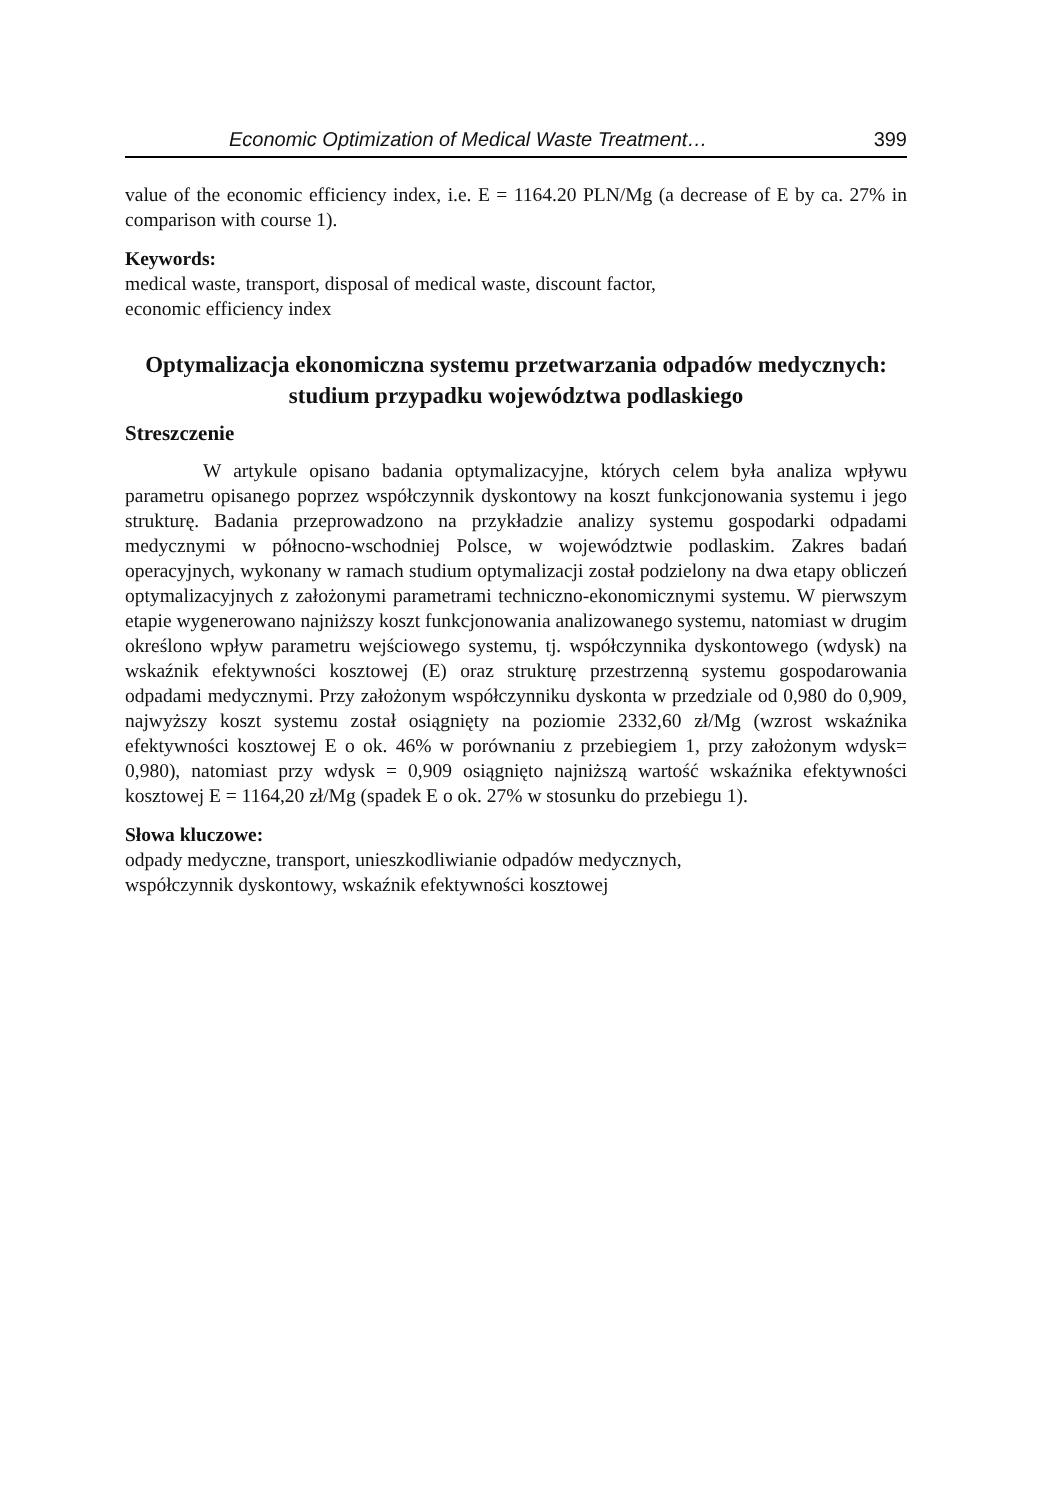Economic Optimization of Medical Waste Treatment… 399
value of the economic efficiency index, i.e. E = 1164.20 PLN/Mg (a decrease of E by ca. 27% in comparison with course 1).
Keywords:
medical waste, transport, disposal of medical waste, discount factor,
economic efficiency index
Optymalizacja ekonomiczna systemu przetwarzania odpadów medycznych: studium przypadku województwa podlaskiego
Streszczenie
W artykule opisano badania optymalizacyjne, których celem była analiza wpływu parametru opisanego poprzez współczynnik dyskontowy na koszt funkcjonowania systemu i jego strukturę. Badania przeprowadzono na przykładzie analizy systemu gospodarki odpadami medycznymi w północno-wschodniej Polsce, w województwie podlaskim. Zakres badań operacyjnych, wykonany w ramach studium optymalizacji został podzielony na dwa etapy obliczeń optymalizacyjnych z założonymi parametrami techniczno-ekonomicznymi systemu. W pierwszym etapie wygenerowano najniższy koszt funkcjonowania analizowanego systemu, natomiast w drugim określono wpływ parametru wejściowego systemu, tj. współczynnika dyskontowego (wdysk) na wskaźnik efektywności kosztowej (E) oraz strukturę przestrzenną systemu gospodarowania odpadami medycznymi. Przy założonym współczynniku dyskonta w przedziale od 0,980 do 0,909, najwyższy koszt systemu został osiągnięty na poziomie 2332,60 zł/Mg (wzrost wskaźnika efektywności kosztowej E o ok. 46% w porównaniu z przebiegiem 1, przy założonym wdysk= 0,980), natomiast przy wdysk = 0,909 osiągnięto najniższą wartość wskaźnika efektywności kosztowej E = 1164,20 zł/Mg (spadek E o ok. 27% w stosunku do przebiegu 1).
Słowa kluczowe:
odpady medyczne, transport, unieszkodliwianie odpadów medycznych,
współczynnik dyskontowy, wskaźnik efektywności kosztowej